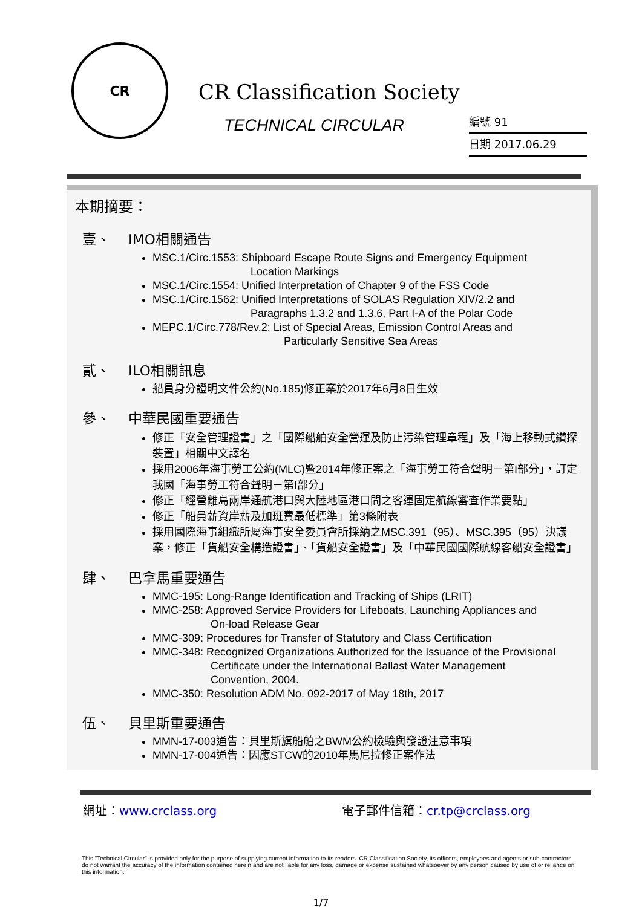CR
CR Classification Society
TECHNICAL CIRCULAR
編號 91
日期 2017.06.29
本期摘要：
壹、 IMO相關通告
MSC.1/Circ.1553: Shipboard Escape Route Signs and Emergency Equipment
Location Markings
MSC.1/Circ.1554: Unified Interpretation of Chapter 9 of the FSS Code
MSC.1/Circ.1562: Unified Interpretations of SOLAS Regulation XIV/2.2 and
Paragraphs 1.3.2 and 1.3.6, Part I-A of the Polar Code
MEPC.1/Circ.778/Rev.2: List of Special Areas, Emission Control Areas and
Particularly Sensitive Sea Areas
貳、 ILO相關訊息
船員身分證明文件公約(No.185)修正案於2017年6月8日生效
參、 中華民國重要通告
修正「安全管理證書」之「國際船舶安全營運及防止污染管理章程」及「海上移動式鑽探裝置」相關中文譯名
採用2006年海事勞工公約(MLC)暨2014年修正案之「海事勞工符合聲明－第I部分」，訂定我國「海事勞工符合聲明－第I部分」
修正「經營離島兩岸通航港口與大陸地區港口間之客運固定航線審查作業要點」
修正「船員薪資岸薪及加班費最低標準」第3條附表
採用國際海事組織所屬海事安全委員會所採納之MSC.391（95）、MSC.395（95）決議案，修正「貨船安全構造證書」、「貨船安全證書」及「中華民國國際航線客船安全證書」
肆、 巴拿馬重要通告
MMC-195: Long-Range Identification and Tracking of Ships (LRIT)
MMC-258: Approved Service Providers for Lifeboats, Launching Appliances and
On-load Release Gear
MMC-309: Procedures for Transfer of Statutory and Class Certification
MMC-348: Recognized Organizations Authorized for the Issuance of the Provisional
Certificate under the International Ballast Water Management
Convention, 2004.
MMC-350: Resolution ADM No. 092-2017 of May 18th, 2017
伍、 貝里斯重要通告
MMN-17-003通告：貝里斯旗船舶之BWM公約檢驗與發證注意事項
MMN-17-004通告：因應STCW的2010年馬尼拉修正案作法
網址：www.crclass.org 電子郵件信箱：cr.tp@crclass.org
This "Technical Circular" is provided only for the purpose of supplying current information to its readers. CR Classification Society, its officers, employees and agents or sub-contractors do not warrant the accuracy of the information contained herein and are not liable for any loss, damage or expense sustained whatsoever by any person caused by use of or reliance on this information.
1/7